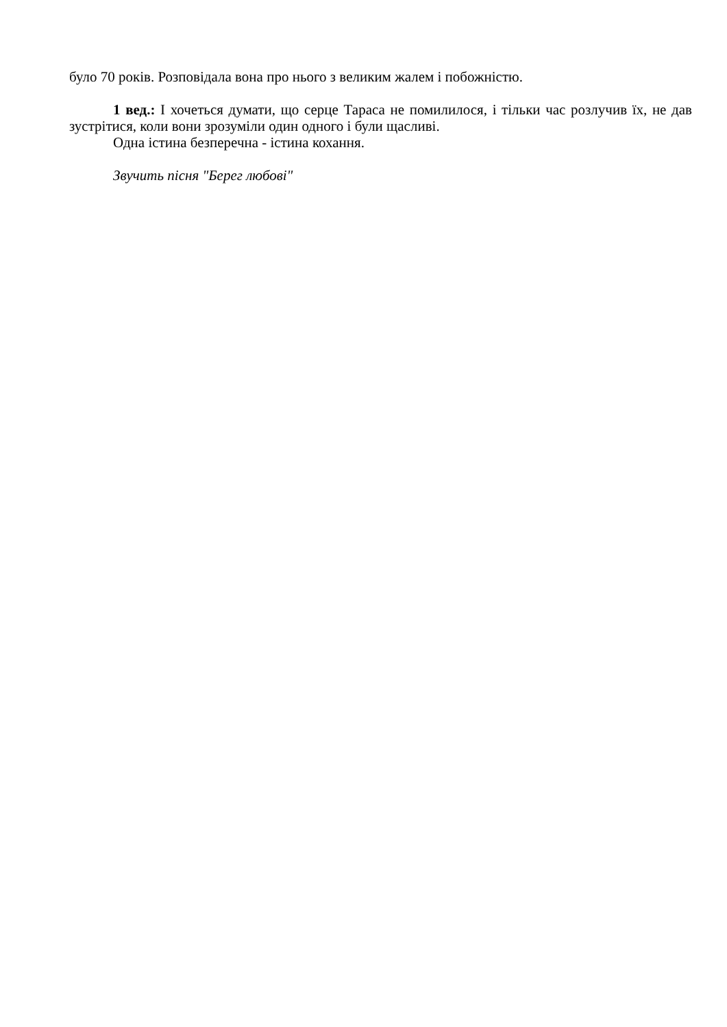було 70 років. Розповідала вона про нього з великим жалем і побожністю.
1 вед.: І хочеться думати, що серце Тараса не помилилося, і тільки час розлучив їх, не дав зустрітися, коли вони зрозуміли один одного і були щасливі.
Одна істина безперечна - істина кохання.
Звучить пісня "Берег любові"